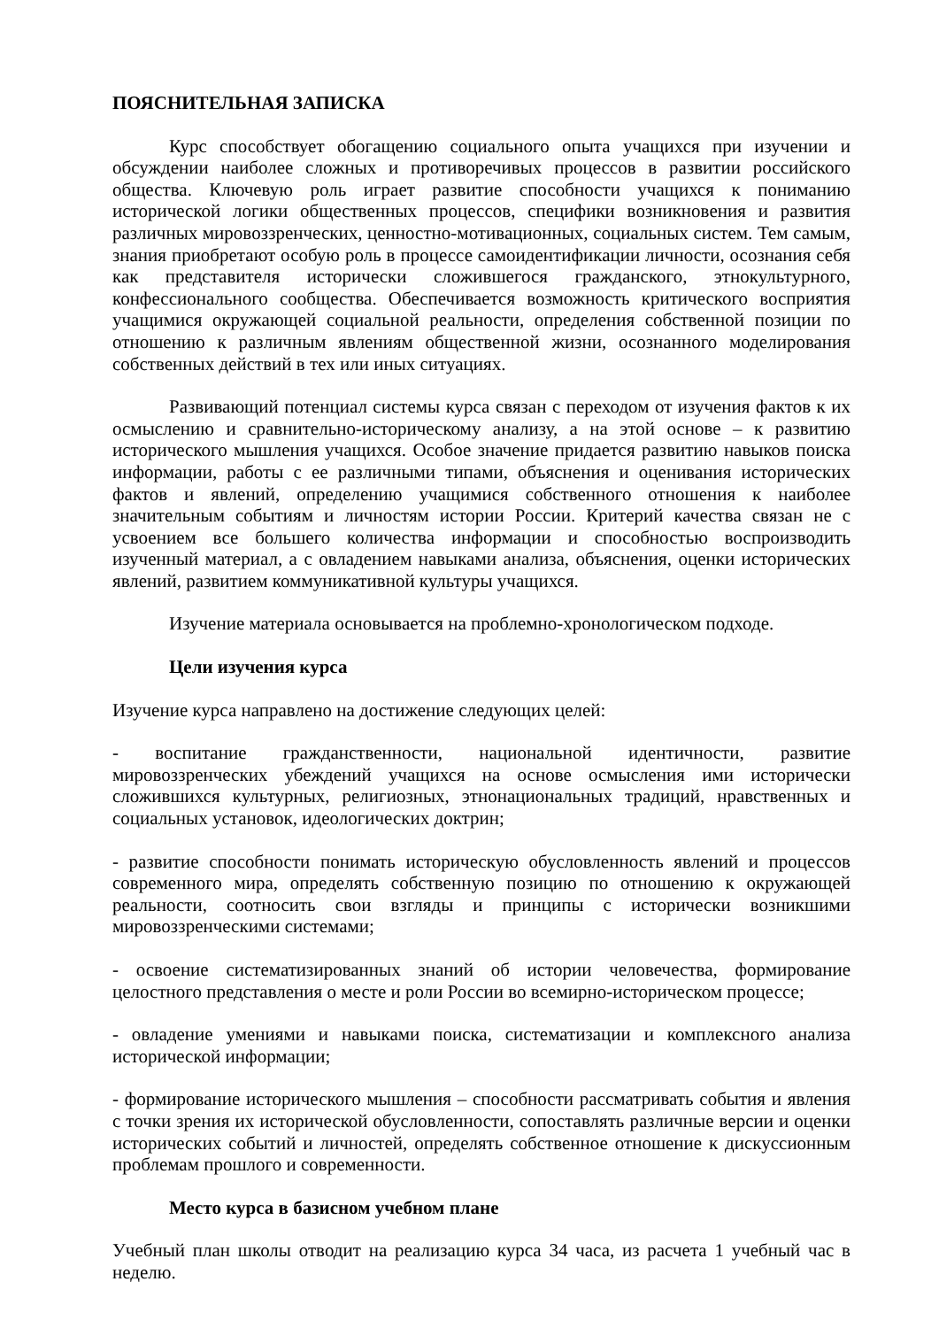ПОЯСНИТЕЛЬНАЯ ЗАПИСКА
Курс способствует обогащению социального опыта учащихся при изучении и обсуждении наиболее сложных и противоречивых процессов в развитии российского общества. Ключевую роль играет развитие способности учащихся к пониманию исторической логики общественных процессов, специфики возникновения и развития различных мировоззренческих, ценностно-мотивационных, социальных систем. Тем самым, знания приобретают особую роль в процессе самоидентификации личности, осознания себя как представителя исторически сложившегося гражданского, этнокультурного, конфессионального сообщества. Обеспечивается возможность критического восприятия учащимися окружающей социальной реальности, определения собственной позиции по отношению к различным явлениям общественной жизни, осознанного моделирования собственных действий в тех или иных ситуациях.
Развивающий потенциал системы курса связан с переходом от изучения фактов к их осмыслению и сравнительно-историческому анализу, а на этой основе – к развитию исторического мышления учащихся. Особое значение придается развитию навыков поиска информации, работы с ее различными типами, объяснения и оценивания исторических фактов и явлений, определению учащимися собственного отношения к наиболее значительным событиям и личностям истории России. Критерий качества связан не с усвоением все большего количества информации и способностью воспроизводить изученный материал, а с овладением навыками анализа, объяснения, оценки исторических явлений, развитием коммуникативной культуры учащихся.
Изучение материала основывается на проблемно-хронологическом подходе.
Цели изучения курса
Изучение курса направлено на достижение следующих целей:
- воспитание гражданственности, национальной идентичности, развитие мировоззренческих убеждений учащихся на основе осмысления ими исторически сложившихся культурных, религиозных, этнонациональных традиций, нравственных и социальных установок, идеологических доктрин;
- развитие способности понимать историческую обусловленность явлений и процессов современного мира, определять собственную позицию по отношению к окружающей реальности, соотносить свои взгляды и принципы с исторически возникшими мировоззренческими системами;
- освоение систематизированных знаний об истории человечества, формирование целостного представления о месте и роли России во всемирно-историческом процессе;
- овладение умениями и навыками поиска, систематизации и комплексного анализа исторической информации;
- формирование исторического мышления – способности рассматривать события и явления с точки зрения их исторической обусловленности, сопоставлять различные версии и оценки исторических событий и личностей, определять собственное отношение к дискуссионным проблемам прошлого и современности.
Место курса в базисном учебном плане
Учебный план школы отводит на реализацию курса 34 часа, из расчета 1 учебный час в неделю.